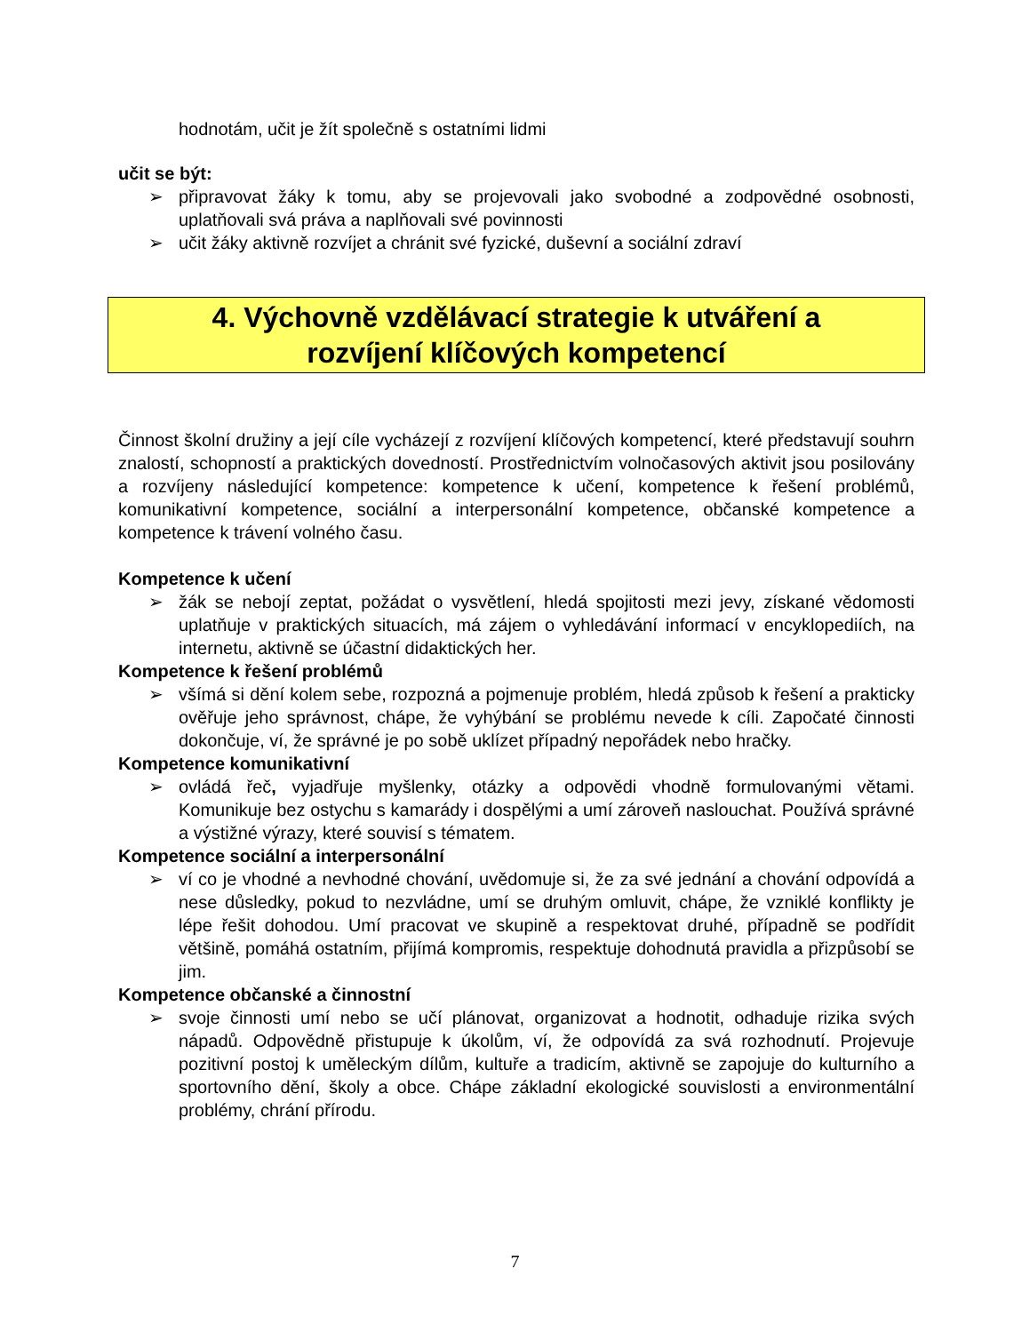hodnotám, učit je žít společně s ostatními lidmi
učit se být:
➢ připravovat žáky k tomu, aby se projevovali jako svobodné a zodpovědné osobnosti, uplatňovali svá práva a naplňovali své povinnosti
➢ učit žáky aktivně rozvíjet a chránit své fyzické, duševní a sociální zdraví
4. Výchovně vzdělávací strategie k utváření a
rozvíjení klíčových kompetencí
Činnost školní družiny a její cíle vycházejí z rozvíjení klíčových kompetencí, které představují souhrn znalostí, schopností a praktických dovedností. Prostřednictvím volnočasových aktivit jsou posilovány a rozvíjeny následující kompetence: kompetence k učení, kompetence k řešení problémů, komunikativní kompetence, sociální a interpersonální kompetence, občanské kompetence a kompetence k trávení volného času.
Kompetence k učení
➢ žák se nebojí zeptat, požádat o vysvětlení, hledá spojitosti mezi jevy, získané vědomosti uplatňuje v praktických situacích, má zájem o vyhledávání informací v encyklopediích, na internetu, aktivně se účastní didaktických her.
Kompetence k řešení problémů
➢ všímá si dění kolem sebe, rozpozná a pojmenuje problém, hledá způsob k řešení a prakticky ověřuje jeho správnost, chápe, že vyhýbání se problému nevede k cíli. Započaté činnosti dokončuje, ví, že správné je po sobě uklízet případný nepořádek nebo hračky.
Kompetence komunikativní
➢ ovládá řeč, vyjadřuje myšlenky, otázky a odpovědi vhodně formulovanými větami. Komunikuje bez ostychu s kamarády i dospělými a umí zároveň naslouchat. Používá správné a výstižné výrazy, které souvisí s tématem.
Kompetence sociální a interpersonální
➢ ví co je vhodné a nevhodné chování, uvědomuje si, že za své jednání a chování odpovídá a nese důsledky, pokud to nezvládne, umí se druhým omluvit, chápe, že vzniklé konflikty je lépe řešit dohodou. Umí pracovat ve skupině a respektovat druhé, případně se podřídit většině, pomáhá ostatním, přijímá kompromis, respektuje dohodnutá pravidla a přizpůsobí se jim.
Kompetence občanské a činnostní
➢ svoje činnosti umí nebo se učí plánovat, organizovat a hodnotit, odhaduje rizika svých nápadů. Odpovědně přistupuje k úkolům, ví, že odpovídá za svá rozhodnutí. Projevuje pozitivní postoj k uměleckým dílům, kultuře a tradicím, aktivně se zapojuje do kulturního a sportovního dění, školy a obce. Chápe základní ekologické souvislosti a environmentální problémy, chrání přírodu.
7